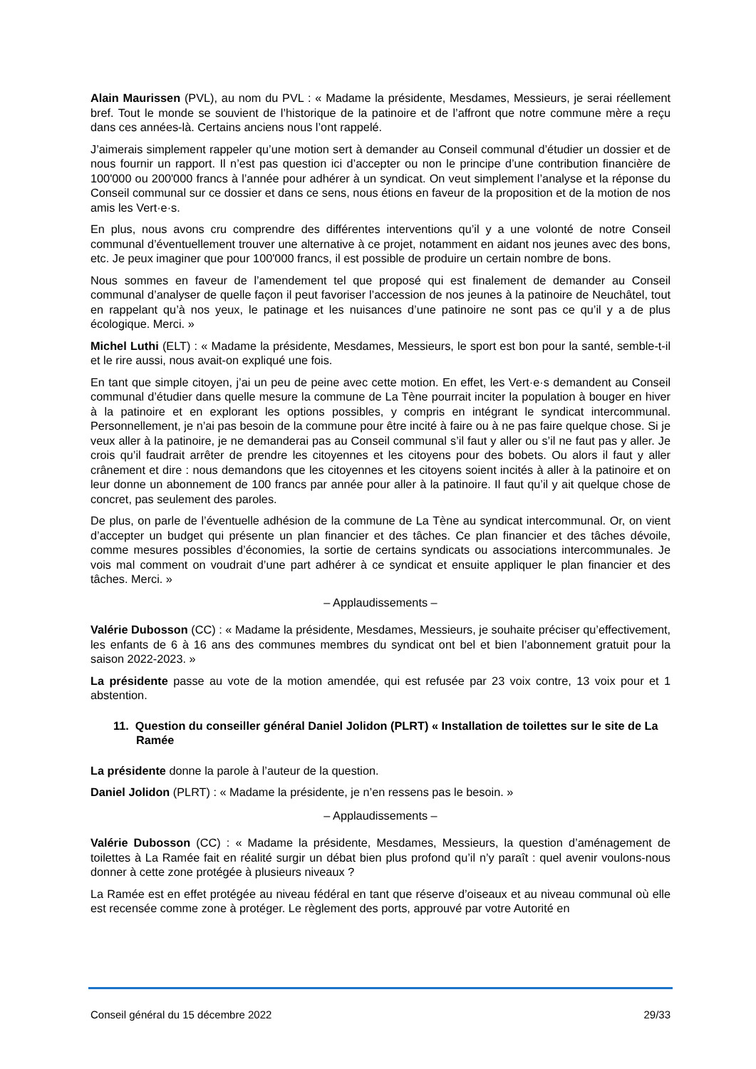Alain Maurissen (PVL), au nom du PVL : « Madame la présidente, Mesdames, Messieurs, je serai réellement bref. Tout le monde se souvient de l’historique de la patinoire et de l’affront que notre commune mère a reçu dans ces années-là. Certains anciens nous l’ont rappelé.
J’aimerais simplement rappeler qu’une motion sert à demander au Conseil communal d’étudier un dossier et de nous fournir un rapport. Il n’est pas question ici d’accepter ou non le principe d’une contribution financière de 100'000 ou 200'000 francs à l’année pour adhérer à un syndicat. On veut simplement l’analyse et la réponse du Conseil communal sur ce dossier et dans ce sens, nous étions en faveur de la proposition et de la motion de nos amis les Vert·e·s.
En plus, nous avons cru comprendre des différentes interventions qu’il y a une volonté de notre Conseil communal d’éventuellement trouver une alternative à ce projet, notamment en aidant nos jeunes avec des bons, etc. Je peux imaginer que pour 100'000 francs, il est possible de produire un certain nombre de bons.
Nous sommes en faveur de l’amendement tel que proposé qui est finalement de demander au Conseil communal d’analyser de quelle façon il peut favoriser l’accession de nos jeunes à la patinoire de Neuchâtel, tout en rappelant qu’à nos yeux, le patinage et les nuisances d’une patinoire ne sont pas ce qu’il y a de plus écologique. Merci. »
Michel Luthi (ELT) : « Madame la présidente, Mesdames, Messieurs, le sport est bon pour la santé, semble-t-il et le rire aussi, nous avait-on expliqué une fois.
En tant que simple citoyen, j’ai un peu de peine avec cette motion. En effet, les Vert·e·s demandent au Conseil communal d’étudier dans quelle mesure la commune de La Tène pourrait inciter la population à bouger en hiver à la patinoire et en explorant les options possibles, y compris en intégrant le syndicat intercommunal. Personnellement, je n’ai pas besoin de la commune pour être incité à faire ou à ne pas faire quelque chose. Si je veux aller à la patinoire, je ne demanderai pas au Conseil communal s’il faut y aller ou s’il ne faut pas y aller. Je crois qu’il faudrait arrêter de prendre les citoyennes et les citoyens pour des bobets. Ou alors il faut y aller crânement et dire : nous demandons que les citoyennes et les citoyens soient incités à aller à la patinoire et on leur donne un abonnement de 100 francs par année pour aller à la patinoire. Il faut qu’il y ait quelque chose de concret, pas seulement des paroles.
De plus, on parle de l’éventuelle adhésion de la commune de La Tène au syndicat intercommunal. Or, on vient d’accepter un budget qui présente un plan financier et des tâches. Ce plan financier et des tâches dévoile, comme mesures possibles d’économies, la sortie de certains syndicats ou associations intercommunales. Je vois mal comment on voudrait d’une part adhérer à ce syndicat et ensuite appliquer le plan financier et des tâches. Merci. »
– Applaudissements –
Valérie Dubosson (CC) : « Madame la présidente, Mesdames, Messieurs, je souhaite préciser qu’effectivement, les enfants de 6 à 16 ans des communes membres du syndicat ont bel et bien l’abonnement gratuit pour la saison 2022-2023. »
La présidente passe au vote de la motion amendée, qui est refusée par 23 voix contre, 13 voix pour et 1 abstention.
11. Question du conseiller général Daniel Jolidon (PLRT) « Installation de toilettes sur le site de La Ramée
La présidente donne la parole à l’auteur de la question.
Daniel Jolidon (PLRT) : « Madame la présidente, je n’en ressens pas le besoin. »
– Applaudissements –
Valérie Dubosson (CC) : « Madame la présidente, Mesdames, Messieurs, la question d’aménagement de toilettes à La Ramée fait en réalité surgir un débat bien plus profond qu’il n’y paraît : quel avenir voulons-nous donner à cette zone protégée à plusieurs niveaux ?
La Ramée est en effet protégée au niveau fédéral en tant que réserve d’oiseaux et au niveau communal où elle est recensée comme zone à protéger. Le règlement des ports, approuvé par votre Autorité en
Conseil général du 15 décembre 2022 29/33